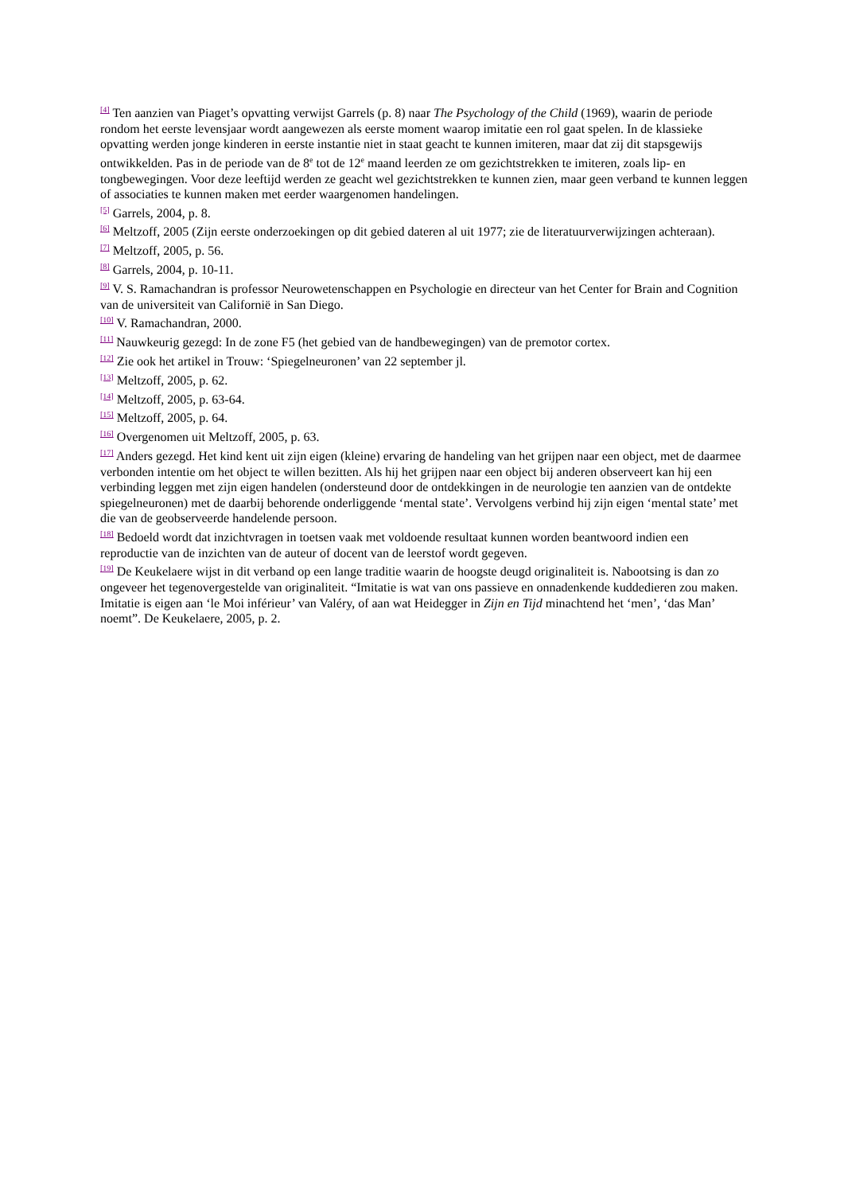<sup>[4]</sup> Ten aanzien van Piaget’s opvatting verwijst Garrels (p. 8) naar The Psychology of the Child (1969), waarin de periode rondom het eerste levensjaar wordt aangewezen als eerste moment waarop imitatie een rol gaat spelen. In de klassieke opvatting werden jonge kinderen in eerste instantie niet in staat geacht te kunnen imiteren, maar dat zij dit stapsgewijs ontwikkelden. Pas in de periode van de 8<sup>e</sup> tot de 12<sup>e</sup> maand leerden ze om gezichtstrekken te imiteren, zoals lip- en tongbewegingen. Voor deze leeftijd werden ze geacht wel gezichtstrekken te kunnen zien, maar geen verband te kunnen leggen of associaties te kunnen maken met eerder waargenomen handelingen.
<sup>[5]</sup> Garrels, 2004, p. 8.
<sup>[6]</sup> Meltzoff, 2005 (Zijn eerste onderzoekingen op dit gebied dateren al uit 1977; zie de literatuurverwijzingen achteraan).
<sup>[7]</sup> Meltzoff, 2005, p. 56.
<sup>[8]</sup> Garrels, 2004, p. 10-11.
<sup>[9]</sup> V. S. Ramachandran is professor Neurowetenschappen en Psychologie en directeur van het Center for Brain and Cognition van de universiteit van Californië in San Diego.
<sup>[10]</sup> V. Ramachandran, 2000.
<sup>[11]</sup> Nauwkeurig gezegd: In de zone F5 (het gebied van de handbewegingen) van de premotor cortex.
<sup>[12]</sup> Zie ook het artikel in Trouw: ‘Spiegelneuronen’ van 22 september jl.
<sup>[13]</sup> Meltzoff, 2005, p. 62.
<sup>[14]</sup> Meltzoff, 2005, p. 63-64.
<sup>[15]</sup> Meltzoff, 2005, p. 64.
<sup>[16]</sup> Overgenomen uit Meltzoff, 2005, p. 63.
<sup>[17]</sup> Anders gezegd. Het kind kent uit zijn eigen (kleine) ervaring de handeling van het grijpen naar een object, met de daarmee verbonden intentie om het object te willen bezitten. Als hij het grijpen naar een object bij anderen observeert kan hij een verbinding leggen met zijn eigen handelen (ondersteund door de ontdekkingen in de neurologie ten aanzien van de ontdekte spiegelneuronen) met de daarbij behorende onderliggende ‘mental state’. Vervolgens verbind hij zijn eigen ‘mental state’ met die van de geobserveerde handelende persoon.
<sup>[18]</sup> Bedoeld wordt dat inzichtvragen in toetsen vaak met voldoende resultaat kunnen worden beantwoord indien een reproductie van de inzichten van de auteur of docent van de leerstof wordt gegeven.
<sup>[19]</sup> De Keukelaere wijst in dit verband op een lange traditie waarin de hoogste deugd originaliteit is. Nabootsing is dan zo ongeveer het tegenovergestelde van originaliteit. “Imitatie is wat van ons passieve en onnadenkende kuddedieren zou maken. Imitatie is eigen aan ‘le Moi inférieur’ van Valéry, of aan wat Heidegger in Zijn en Tijd minachtend het ‘men’, ‘das Man’ noemt”. De Keukelaere, 2005, p. 2.